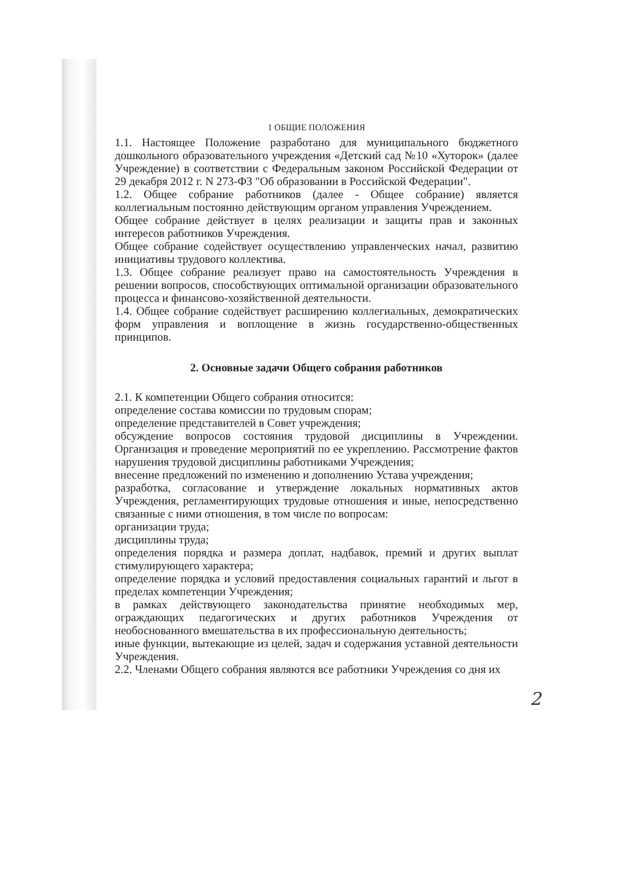1 ОБЩИЕ ПОЛОЖЕНИЯ
1.1. Настоящее Положение разработано для муниципального бюджетного дошкольного образовательного учреждения «Детский сад №10 «Хуторок» (далее Учреждение) в соответствии с Федеральным законом Российской Федерации от 29 декабря 2012 г. N 273-ФЗ "Об образовании в Российской Федерации".
1.2. Общее собрание работников (далее - Общее собрание) является коллегиальным постоянно действующим органом управления Учреждением.
Общее собрание действует в целях реализации и защиты прав и законных интересов работников Учреждения.
Общее собрание содействует осуществлению управленческих начал, развитию инициативы трудового коллектива.
1.3. Общее собрание реализует право на самостоятельность Учреждения в решении вопросов, способствующих оптимальной организации образовательного процесса и финансово-хозяйственной деятельности.
1.4. Общее собрание содействует расширению коллегиальных, демократических форм управления и воплощение в жизнь государственно-общественных принципов.
2. Основные задачи Общего собрания работников
2.1. К компетенции Общего собрания относится:
определение состава комиссии по трудовым спорам;
определение представителей в Совет учреждения;
обсуждение вопросов состояния трудовой дисциплины в Учреждении. Организация и проведение мероприятий по ее укреплению. Рассмотрение фактов нарушения трудовой дисциплины работниками Учреждения;
внесение предложений по изменению и дополнению Устава учреждения;
разработка, согласование и утверждение локальных нормативных актов Учреждения, регламентирующих трудовые отношения и иные, непосредственно связанные с ними отношения, в том числе по вопросам:
организации труда;
дисциплины труда;
определения порядка и размера доплат, надбавок, премий и других выплат стимулирующего характера;
определение порядка и условий предоставления социальных гарантий и льгот в пределах компетенции Учреждения;
в рамках действующего законодательства принятие необходимых мер, ограждающих педагогических и других работников Учреждения от необоснованного вмешательства в их профессиональную деятельность;
иные функции, вытекающие из целей, задач и содержания уставной деятельности Учреждения.
2.2. Членами Общего собрания являются все работники Учреждения со дня их
2